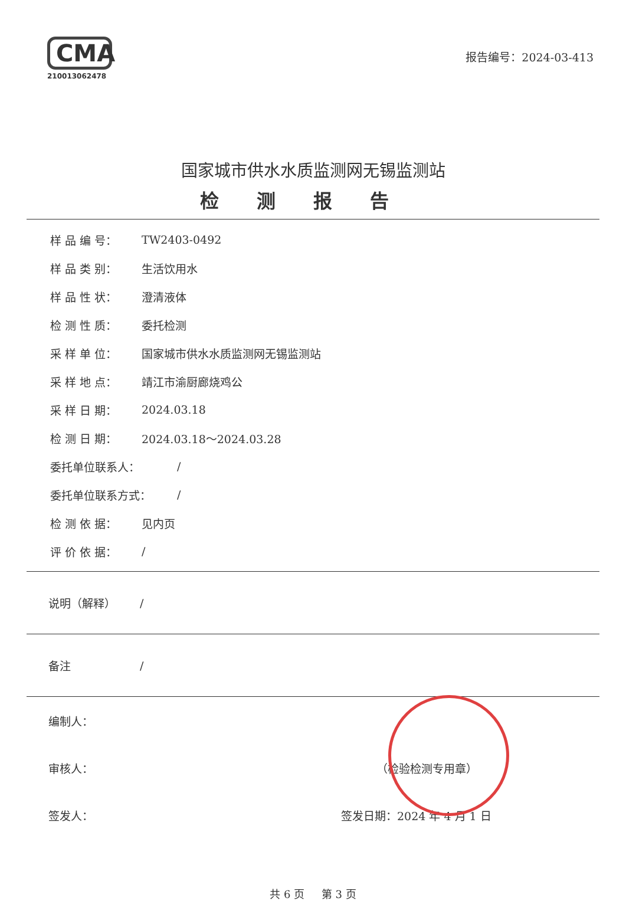CMA
210013062478
报告编号：2024-03-413
国家城市供水水质监测网无锡监测站
检测报告
样 品 编 号： TW2403-0492
样 品 类 别： 生活饮用水
样 品 性 状： 澄清液体
检 测 性 质： 委托检测
采 样 单 位： 国家城市供水水质监测网无锡监测站
采 样 地 点： 靖江市渝厨廊烧鸡公
采 样 日 期： 2024.03.18
检 测 日 期： 2024.03.18～2024.03.28
委托单位联系人： /
委托单位联系方式： /
检 测 依 据： 见内页
评 价 依 据： /
说明（解释） /
备注 /
编制人：
审核人： （检验检测专用章）
签发人： 签发日期：2024 年 4 月 1 日
共 6 页 第 3 页